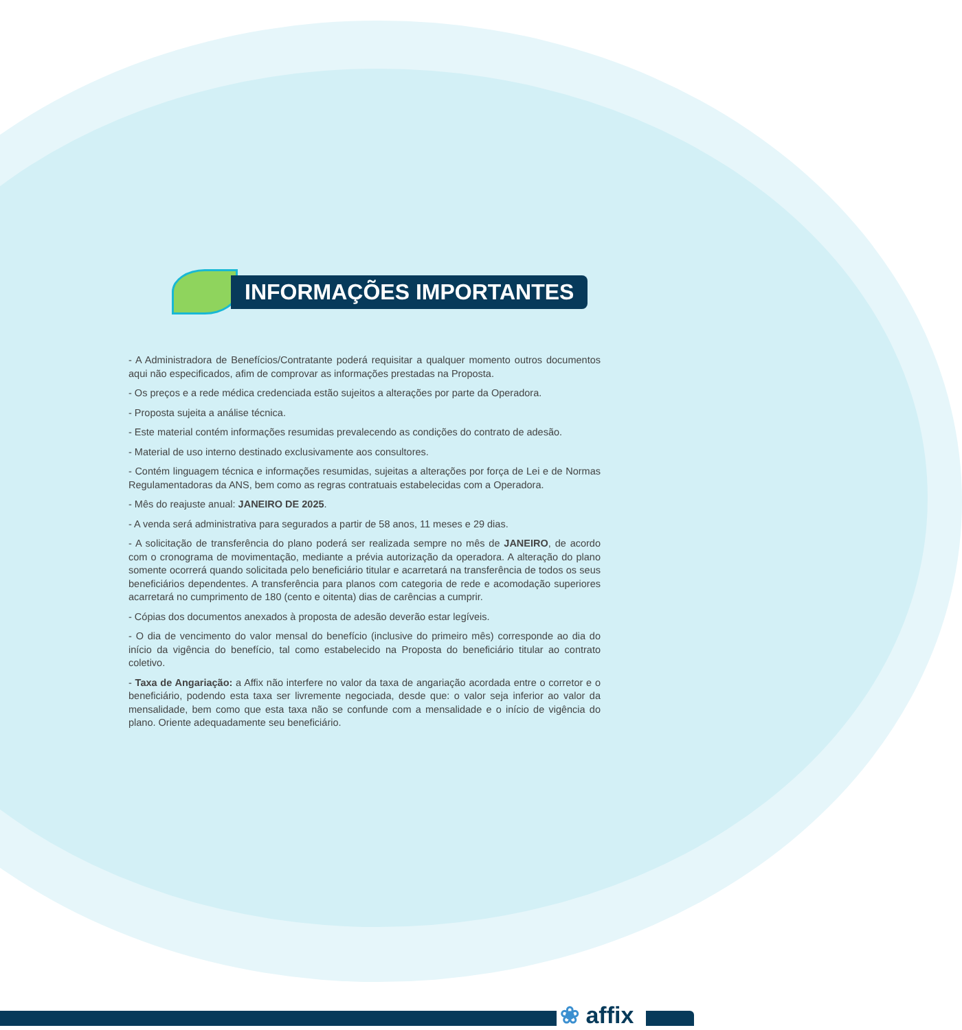INFORMAÇÕES IMPORTANTES
- A Administradora de Benefícios/Contratante poderá requisitar a qualquer momento outros documentos aqui não especificados, afim de comprovar as informações prestadas na Proposta.
- Os preços e a rede médica credenciada estão sujeitos a alterações por parte da Operadora.
- Proposta sujeita a análise técnica.
- Este material contém informações resumidas prevalecendo as condições do contrato de adesão.
- Material de uso interno destinado exclusivamente aos consultores.
- Contém linguagem técnica e informações resumidas, sujeitas a alterações por força de Lei e de Normas Regulamentadoras da ANS, bem como as regras contratuais estabelecidas com a Operadora.
- Mês do reajuste anual: JANEIRO DE 2025.
- A venda será administrativa para segurados a partir de 58 anos, 11 meses e 29 dias.
- A solicitação de transferência do plano poderá ser realizada sempre no mês de JANEIRO, de acordo com o cronograma de movimentação, mediante a prévia autorização da operadora. A alteração do plano somente ocorrerá quando solicitada pelo beneficiário titular e acarretará na transferência de todos os seus beneficiários dependentes. A transferência para planos com categoria de rede e acomodação superiores acarretará no cumprimento de 180 (cento e oitenta) dias de carências a cumprir.
- Cópias dos documentos anexados à proposta de adesão deverão estar legíveis.
- O dia de vencimento do valor mensal do benefício (inclusive do primeiro mês) corresponde ao dia do início da vigência do benefício, tal como estabelecido na Proposta do beneficiário titular ao contrato coletivo.
- Taxa de Angariação: a Affix não interfere no valor da taxa de angariação acordada entre o corretor e o beneficiário, podendo esta taxa ser livremente negociada, desde que: o valor seja inferior ao valor da mensalidade, bem como que esta taxa não se confunde com a mensalidade e o início de vigência do plano. Oriente adequadamente seu beneficiário.
❀ affix